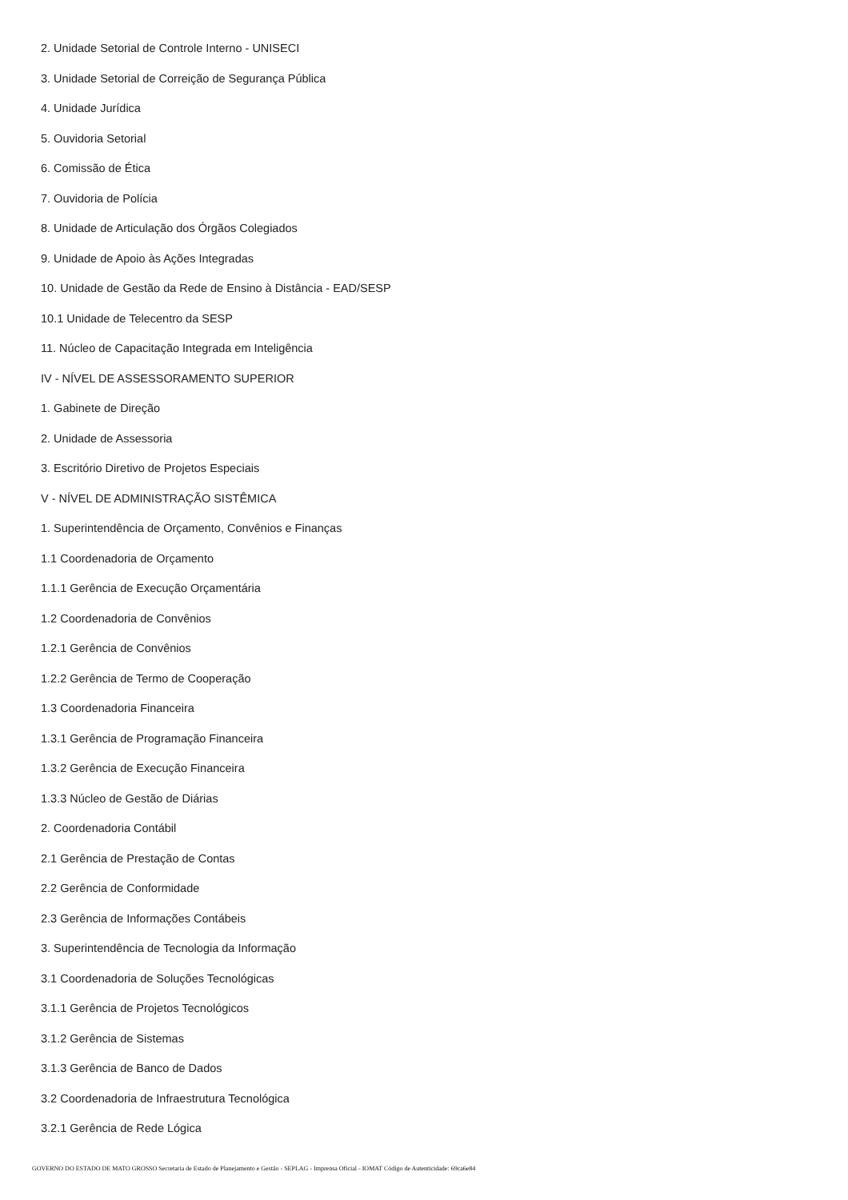2. Unidade Setorial de Controle Interno - UNISECI
3. Unidade Setorial de Correição de Segurança Pública
4. Unidade Jurídica
5. Ouvidoria Setorial
6. Comissão de Ética
7. Ouvidoria de Polícia
8. Unidade de Articulação dos Órgãos Colegiados
9. Unidade de Apoio às Ações Integradas
10. Unidade de Gestão da Rede de Ensino à Distância - EAD/SESP
10.1 Unidade de Telecentro da SESP
11. Núcleo de Capacitação Integrada em Inteligência
IV - NÍVEL DE ASSESSORAMENTO SUPERIOR
1. Gabinete de Direção
2. Unidade de Assessoria
3. Escritório Diretivo de Projetos Especiais
V - NÍVEL DE ADMINISTRAÇÃO SISTÊMICA
1. Superintendência de Orçamento, Convênios e Finanças
1.1 Coordenadoria de Orçamento
1.1.1 Gerência de Execução Orçamentária
1.2 Coordenadoria de Convênios
1.2.1 Gerência de Convênios
1.2.2 Gerência de Termo de Cooperação
1.3 Coordenadoria Financeira
1.3.1 Gerência de Programação Financeira
1.3.2 Gerência de Execução Financeira
1.3.3 Núcleo de Gestão de Diárias
2. Coordenadoria Contábil
2.1 Gerência de Prestação de Contas
2.2 Gerência de Conformidade
2.3 Gerência de Informações Contábeis
3. Superintendência de Tecnologia da Informação
3.1 Coordenadoria de Soluções Tecnológicas
3.1.1 Gerência de Projetos Tecnológicos
3.1.2 Gerência de Sistemas
3.1.3 Gerência de Banco de Dados
3.2 Coordenadoria de Infraestrutura Tecnológica
3.2.1 Gerência de Rede Lógica
GOVERNO DO ESTADO DE MATO GROSSO Secretaria de Estado de Planejamento e Gestão - SEPLAG - Imprensa Oficial - IOMAT Código de Autenticidade: 69ca6e84